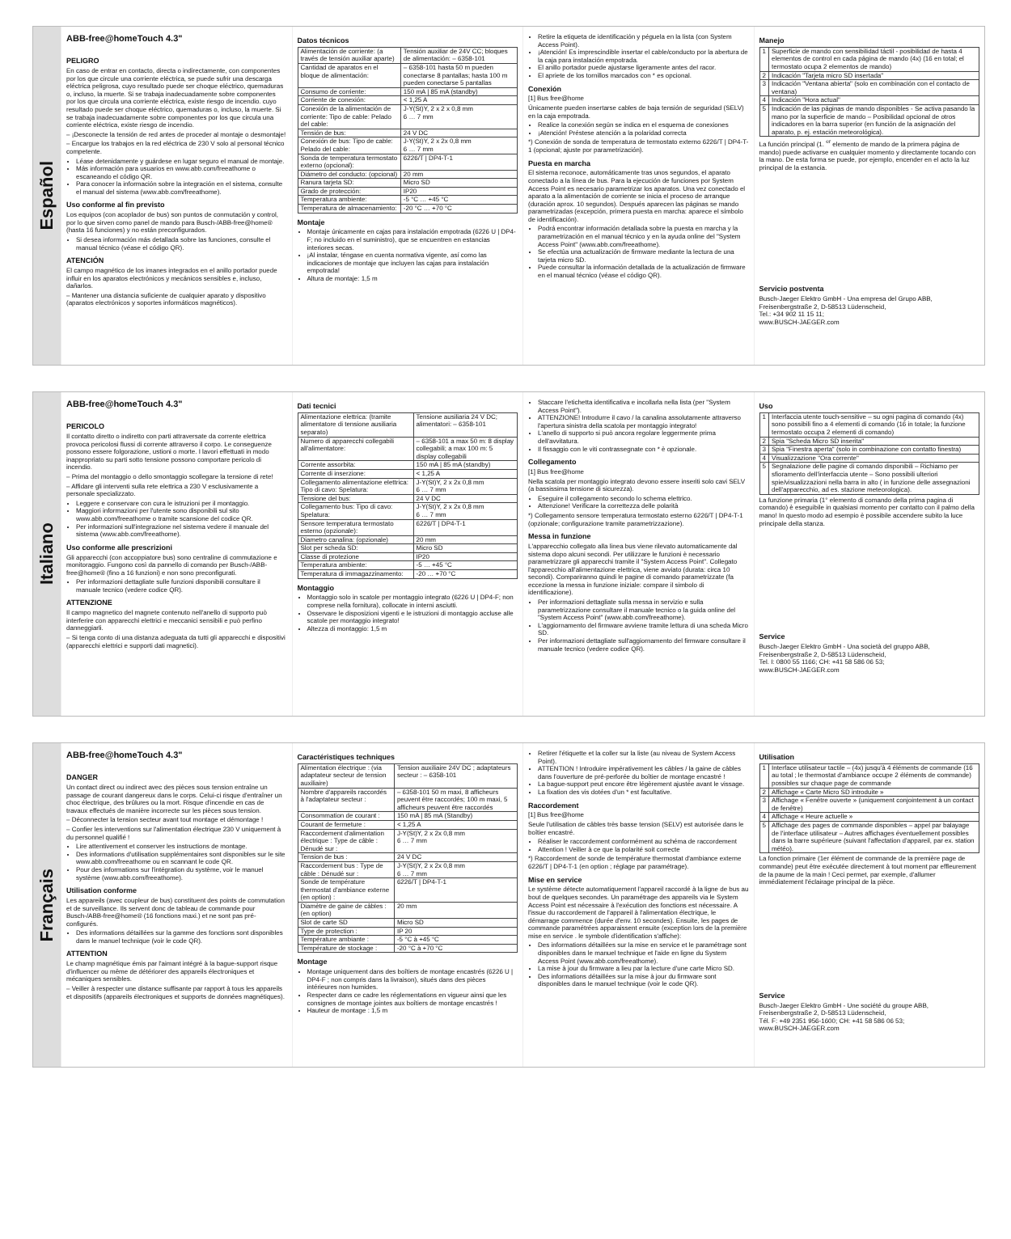Español
ABB-free@homeTouch 4.3"
PELIGRO
En caso de entrar en contacto, directa o indirectamente, con componentes por los que circule una corriente eléctrica, se puede sufrir una descarga eléctrica peligrosa, cuyo resultado puede ser choque eléctrico, quemaduras o, incluso, la muerte. Si se trabaja inadecuadamente sobre componentes por los que circula una corriente eléctrica, existe riesgo de incendio. cuyo resultado puede ser choque eléctrico, quemaduras o, incluso, la muerte. Si se trabaja inadecuadamente sobre componentes por los que circula una corriente eléctrica, existe riesgo de incendio.
– ¡Desconecte la tensión de red antes de proceder al montaje o desmontaje!
– Encargue los trabajos en la red eléctrica de 230 V solo al personal técnico competente.
Léase detenidamente y guárdese en lugar seguro el manual de montaje.
Más información para usuarios en www.abb.com/freeathome o escaneando el código QR.
Para conocer la información sobre la integración en el sistema, consulte el manual del sistema (www.abb.com/freeathome).
Uso conforme al fin previsto
Los equipos (con acoplador de bus) son puntos de conmutación y control, por lo que sirven como panel de mando para Busch-/ABB-free@home® (hasta 16 funciones) y no están preconfigurados.
Si desea información más detallada sobre las funciones, consulte el manual técnico (véase el código QR).
ATENCIÓN
El campo magnético de los imanes integrados en el anillo portador puede influir en los aparatos electrónicos y mecánicos sensibles e, incluso, dañarlos.
– Mantener una distancia suficiente de cualquier aparato y dispositivo (aparatos electrónicos y soportes informáticos magnéticos).
Datos técnicos
| Alimentación de corriente: (a través de tensión auxiliar aparte) | Tensión auxiliar de 24V CC; bloques de alimentación: – 6358-101 |
| Cantidad de aparatos en el bloque de alimentación: | – 6358-101 hasta 50 m pueden conectarse 8 pantallas; hasta 100 m pueden conectarse 5 pantallas |
| Consumo de corriente: | 150 mA / 85 mA (standby) |
| Corriente de conexión: | < 1,25 A |
| Conexión de la alimentación de corriente: Tipo de cable: Pelado del cable: | J-Y(St)Y, 2 x 2 x 0,8 mm 6 … 7 mm |
| Tensión de bus: | 24 V DC |
| Conexión de bus: Tipo de cable: Pelado del cable: | J-Y(St)Y, 2 x 2x 0,8 mm 6 … 7 mm |
| Sonda de temperatura termostato externo (opcional): | 6226/T / DP4-T-1 |
| Diámetro del conducto: (opcional) | 20 mm |
| Ranura tarjeta SD: | Micro SD |
| Grado de protección: | IP20 |
| Temperatura ambiente: | -5 °C … +45 °C |
| Temperatura de almacenamiento: | -20 °C … +70 °C |
Montaje
Montaje únicamente en cajas para instalación empotrada (6226 U | DP4-F; no incluido en el suministro), que se encuentren en estancias interiores secas.
¡Al instalar, téngase en cuenta normativa vigente, así como las indicaciones de montaje que incluyen las cajas para instalación empotrada!
Altura de montaje: 1,5 m
Retire la etiqueta de identificación y péguela en la lista (con System Access Point).
¡Atención! Es imprescindible insertar el cable/conducto por la abertura de la caja para instalación empotrada.
El anillo portador puede ajustarse ligeramente antes del racor.
El apriete de los tornillos marcados con * es opcional.
Conexión
[1] Bus free@home
Únicamente pueden insertarse cables de baja tensión de seguridad (SELV) en la caja empotrada.
Realice la conexión según se indica en el esquema de conexiones
¡Atención! Préstese atención a la polaridad correcta
*) Conexión de sonda de temperatura de termostato externo 6226/T | DP4-T-1 (opcional; ajuste por parametrización).
Puesta en marcha
El sistema reconoce, automáticamente tras unos segundos, el aparato conectado a la línea de bus. Para la ejecución de funciones por System Access Point es necesario parametrizar los aparatos. Una vez conectado el aparato a la alimentación de corriente se inicia el proceso de arranque (duración aprox. 10 segundos). Después aparecen las páginas se mando parametrizadas (excepción, primera puesta en marcha: aparece el símbolo de identificación).
Podrá encontrar información detallada sobre la puesta en marcha y la parametrización en el manual técnico y en la ayuda online del "System Access Point" (www.abb.com/freeathome).
Se efectúa una actualización de firmware mediante la lectura de una tarjeta micro SD.
Puede consultar la información detallada de la actualización de firmware en el manual técnico (véase el código QR).
Manejo
| 1 | Superficie de mando con sensibilidad táctil - posibilidad de hasta 4 elementos de control en cada página de mando (4x) (16 en total; el termostato ocupa 2 elementos de mando) |
| 2 | Indicación "Tarjeta micro SD insertada" |
| 3 | Indicación "Ventana abierta" (solo en combinación con el contacto de ventana) |
| 4 | Indicación "Hora actual" |
| 5 | Indicación de las páginas de mando disponibles - Se activa pasando la mano por la superficie de mando – Posibilidad opcional de otros indicadores en la barra superior (en función de la asignación del aparato, p. ej. estación meteorológica). |
La función principal (1. <sup>er</sup> elemento de mando de la primera página de mando) puede activarse en cualquier momento y directamente tocando con la mano. De esta forma se puede, por ejemplo, encender en el acto la luz principal de la estancia.
Servicio postventa
Busch-Jaeger Elektro GmbH - Una empresa del Grupo ABB, Freisenbergstraße 2, D-58513 Lüdenscheid,
Tel.: +34 902 11 15 11;
www.BUSCH-JAEGER.com
Italiano
ABB-free@homeTouch 4.3"
PERICOLO
Il contatto diretto o indiretto con parti attraversate da corrente elettrica provoca pericolosi flussi di corrente attraverso il corpo. Le conseguenze possono essere folgorazione, ustioni o morte. I lavori effettuati in modo inappropriato su parti sotto tensione possono comportare pericolo di incendio.
– Prima del montaggio o dello smontaggio scollegare la tensione di rete!
– Affidare gli interventi sulla rete elettrica a 230 V esclusivamente a personale specializzato.
Leggere e conservare con cura le istruzioni per il montaggio.
Maggiori informazioni per l'utente sono disponibili sul sito www.abb.com/freeathome o tramite scansione del codice QR.
Per informazioni sull'integrazione nel sistema vedere il manuale del sistema (www.abb.com/freeathome).
Uso conforme alle prescrizioni
Gli apparecchi (con accoppiatore bus) sono centraline di commutazione e monitoraggio. Fungono così da pannello di comando per Busch-/ABB-free@home® (fino a 16 funzioni) e non sono preconfigurati.
Per informazioni dettagliate sulle funzioni disponibili consultare il manuale tecnico (vedere codice QR).
ATTENZIONE
Il campo magnetico del magnete contenuto nell'anello di supporto può interferire con apparecchi elettrici e meccanici sensibili e può perfino danneggiarli.
– Si tenga conto di una distanza adeguata da tutti gli apparecchi e dispositivi (apparecchi elettrici e supporti dati magnetici).
Dati tecnici
| Alimentazione elettrica: (tramite alimentatore di tensione ausiliaria separato) | Tensione ausiliaria 24 V DC; alimentatori: – 6358-101 |
| Numero di apparecchi collegabili all'alimentatore: | – 6358-101 a max 50 m: 8 display collegabili; a max 100 m: 5 display collegabili |
| Corrente assorbita: | 150 mA / 85 mA (standby) |
| Corrente di inserzione: | < 1,25 A |
| Collegamento alimentazione elettrica: Tipo di cavo: Spelatura: | J-Y(St)Y, 2 x 2x 0,8 mm 6 … 7 mm |
| Tensione del bus: | 24 V DC |
| Collegamento bus: Tipo di cavo: Spelatura: | J-Y(St)Y, 2 x 2x 0,8 mm 6 … 7 mm |
| Sensore temperatura termostato esterno (opzionale): | 6226/T / DP4-T-1 |
| Diametro canalina: (opzionale) | 20 mm |
| Slot per scheda SD: | Micro SD |
| Classe di protezione | IP20 |
| Temperatura ambiente: | -5 … +45 °C |
| Temperatura di immagazzinamento: | -20 … +70 °C |
Montaggio
Montaggio solo in scatole per montaggio integrato (6226 U | DP4-F; non comprese nella fornitura), collocate in interni asciutti.
Osservare le disposizioni vigenti e le istruzioni di montaggio accluse alle scatole per montaggio integrato!
Altezza di montaggio: 1,5 m
Staccare l'etichetta identificativa e incollarla nella lista (per "System Access Point").
ATTENZIONE! Introdurre il cavo / la canalina assolutamente attraverso l'apertura sinistra della scatola per montaggio integrato!
L'anello di supporto si può ancora regolare leggermente prima dell'avvitatura.
Il fissaggio con le viti contrassegnate con * è opzionale.
Collegamento
[1] Bus free@home
Nella scatola per montaggio integrato devono essere inseriti solo cavi SELV (a bassissima tensione di sicurezza).
Eseguire il collegamento secondo lo schema elettrico.
Attenzione! Verificare la correttezza delle polarità
*) Collegamento sensore temperatura termostato esterno 6226/T | DP4-T-1 (opzionale; configurazione tramite parametrizzazione).
Messa in funzione
L'apparecchio collegato alla linea bus viene rilevato automaticamente dal sistema dopo alcuni secondi. Per utilizzare le funzioni è necessario parametrizzare gli apparecchi tramite il "System Access Point". Collegato l'apparecchio all'alimentazione elettrica, viene avviato (durata: circa 10 secondi). Compariranno quindi le pagine di comando parametrizzate (fa eccezione la messa in funzione iniziale: compare il simbolo di identificazione).
Per informazioni dettagliate sulla messa in servizio e sulla parametrizzazione consultare il manuale tecnico o la guida online del "System Access Point" (www.abb.com/freeathome).
L'aggiornamento del firmware avviene tramite lettura di una scheda Micro SD.
Per informazioni dettagliate sull'aggiornamento del firmware consultare il manuale tecnico (vedere codice QR).
Uso
| 1 | Interfaccia utente touch-sensitive – su ogni pagina di comando (4x) sono possibili fino a 4 elementi di comando (16 in totale; la funzione termostato occupa 2 elementi di comando) |
| 2 | Spia "Scheda Micro SD inserita" |
| 3 | Spia "Finestra aperta" (solo in combinazione con contatto finestra) |
| 4 | Visualizzazione "Ora corrente" |
| 5 | Segnalazione delle pagine di comando disponibili – Richiamo per sfioramento dell'interfaccia utente – Sono possibili ulteriori spie/visualizzazioni nella barra in alto ( in funzione delle assegnazioni dell'apparecchio, ad es. stazione meteorologica). |
La funzione primaria (1° elemento di comando della prima pagina di comando) è eseguibile in qualsiasi momento per contatto con il palmo della mano! In questo modo ad esempio è possibile accendere subito la luce principale della stanza.
Service
Busch-Jaeger Elektro GmbH - Una società del gruppo ABB, Freisenbergstraße 2, D-58513 Lüdenscheid,
Tel. I: 0800 55 1166; CH: +41 58 586 06 53;
www.BUSCH-JAEGER.com
Français
ABB-free@homeTouch 4.3"
DANGER
Un contact direct ou indirect avec des pièces sous tension entraîne un passage de courant dangereux dans le corps. Celui-ci risque d'entraîner un choc électrique, des brûlures ou la mort. Risque d'incendie en cas de travaux effectués de manière incorrecte sur les pièces sous tension.
– Déconnecter la tension secteur avant tout montage et démontage !
– Confier les interventions sur l'alimentation électrique 230 V uniquement à du personnel qualifié !
Lire attentivement et conserver les instructions de montage.
Des informations d'utilisation supplémentaires sont disponibles sur le site www.abb.com/freeathome ou en scannant le code QR.
Pour des informations sur l'intégration du système, voir le manuel système (www.abb.com/freeathome).
Utilisation conforme
Les appareils (avec coupleur de bus) constituent des points de commutation et de surveillance. Ils servent donc de tableau de commande pour Busch-/ABB-free@home® (16 fonctions maxi.) et ne sont pas pré-configurés.
Des informations détaillées sur la gamme des fonctions sont disponibles dans le manuel technique (voir le code QR).
ATTENTION
Le champ magnétique émis par l'aimant intégré à la bague-support risque d'influencer ou même de détériorer des appareils électroniques et mécaniques sensibles.
– Veiller à respecter une distance suffisante par rapport à tous les appareils et dispositifs (appareils électroniques et supports de données magnétiques).
Caractéristiques techniques
| Alimentation électrique : (via adaptateur secteur de tension auxiliaire) | Tension auxiliaire 24V DC ; adaptateurs secteur : – 6358-101 |
| Nombre d'appareils raccordés à l'adaptateur secteur : | – 6358-101 50 m maxi, 8 afficheurs peuvent être raccordés; 100 m maxi, 5 afficheurs peuvent être raccordés |
| Consommation de courant : | 150 mA / 85 mA (Standby) |
| Courant de fermeture : | < 1,25 A |
| Raccordement d'alimentation électrique : Type de câble : Dénudé sur : | J-Y(St)Y, 2 x 2x 0,8 mm 6 … 7 mm |
| Tension de bus : | 24 V DC |
| Raccordement bus : Type de câble : Dénudé sur : | J-Y(St)Y, 2 x 2x 0,8 mm 6 … 7 mm |
| Sonde de température thermostat d'ambiance externe (en option) : | 6226/T / DP4-T-1 |
| Diamètre de gaine de câbles : (en option) | 20 mm |
| Slot de carte SD | Micro SD |
| Type de protection : | IP 20 |
| Température ambiante : | -5 °C à +45 °C |
| Température de stockage : | -20 °C à +70 °C |
Montage
Montage uniquement dans des boîtiers de montage encastrés (6226 U | DP4-F ; non compris dans la livraison), situés dans des pièces intérieures non humides.
Respecter dans ce cadre les réglementations en vigueur ainsi que les consignes de montage jointes aux boîtiers de montage encastrés !
Hauteur de montage : 1,5 m
Retirer l'étiquette et la coller sur la liste (au niveau de System Access Point).
ATTENTION ! Introduire impérativement les câbles / la gaine de câbles dans l'ouverture de pré-perforée du boîtier de montage encastré !
La bague-support peut encore être légèrement ajustée avant le vissage.
La fixation des vis dotées d'un * est facultative.
Raccordement
[1] Bus free@home
Seule l'utilisation de câbles très basse tension (SELV) est autorisée dans le boîtier encastré.
Réaliser le raccordement conformément au schéma de raccordement
Attention ! Veiller à ce que la polarité soit correcte
*) Raccordement de sonde de température thermostat d'ambiance externe 6226/T | DP4-T-1 (en option ; réglage par paramétrage).
Mise en service
Le système détecte automatiquement l'appareil raccordé à la ligne de bus au bout de quelques secondes. Un paramétrage des appareils via le System Access Point est nécessaire à l'exécution des fonctions est nécessaire. A l'issue du raccordement de l'appareil à l'alimentation électrique, le démarrage commence (durée d'env. 10 secondes). Ensuite, les pages de commande paramétrées apparaissent ensuite (exception lors de la première mise en service . le symbole d'identification s'affiche):
Des informations détaillées sur la mise en service et le paramétrage sont disponibles dans le manuel technique et l'aide en ligne du System Access Point (www.abb.com/freeathome).
La mise à jour du firmware a lieu par la lecture d'une carte Micro SD.
Des informations détaillées sur la mise à jour du firmware sont disponibles dans le manuel technique (voir le code QR).
Utilisation
| 1 | Interface utilisateur tactile – (4x) jusqu'à 4 éléments de commande (16 au total ; le thermostat d'ambiance occupe 2 éléments de commande) possibles sur chaque page de commande |
| 2 | Affichage « Carte Micro SD introduite » |
| 3 | Affichage « Fenêtre ouverte » (uniquement conjointement à un contact de fenêtre) |
| 4 | Affichage « Heure actuelle » |
| 5 | Affichage des pages de commande disponibles – appel par balayage de l'interface utilisateur – Autres affichages éventuellement possibles dans la barre supérieure (suivant l'affectation d'appareil, par ex. station météo). |
La fonction primaire (1er élément de commande de la première page de commande) peut être exécutée directement à tout moment par effleurement de la paume de la main ! Ceci permet, par exemple, d'allumer immédiatement l'éclairage principal de la pièce.
Service
Busch-Jaeger Elektro GmbH - Une société du groupe ABB, Freisenbergstraße 2, D-58513 Lüdenscheid,
Tél. F: +49 2351 956-1600; CH: +41 58 586 06 53;
www.BUSCH-JAEGER.com